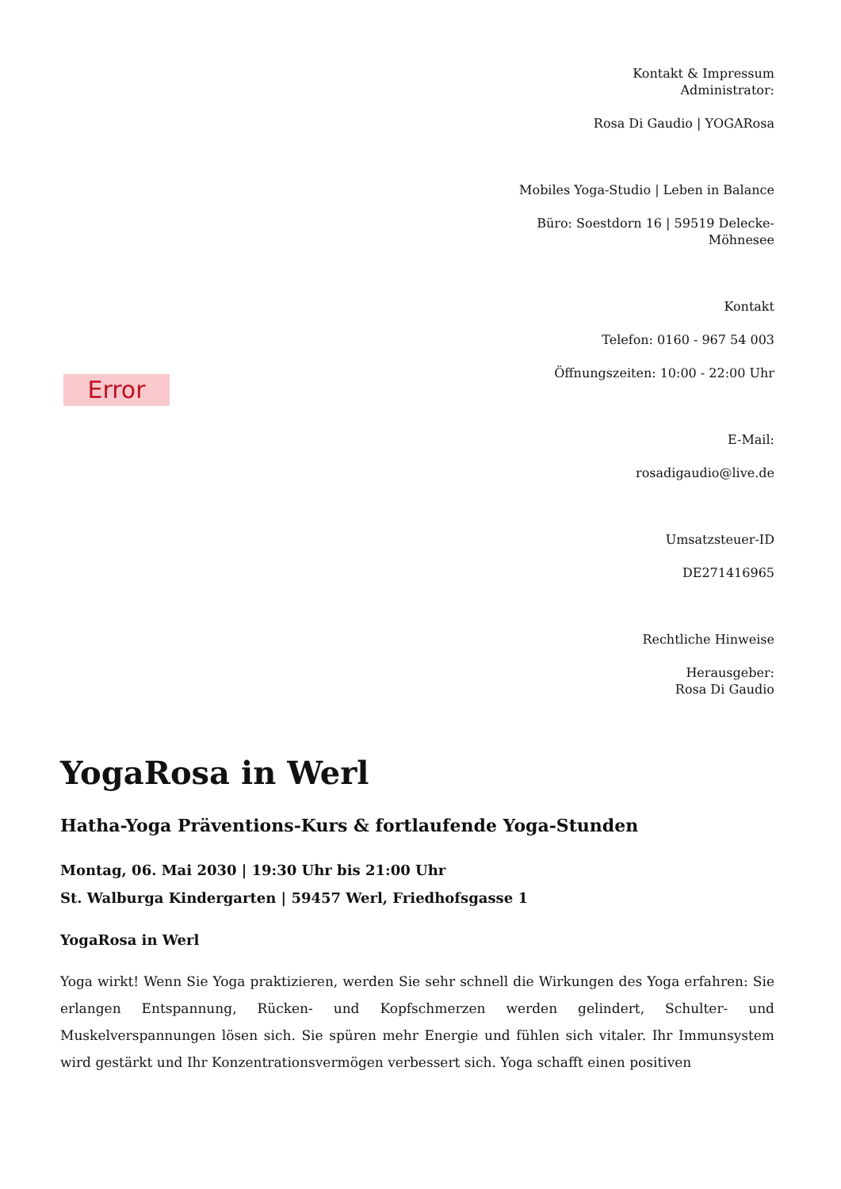Error
Kontakt & Impressum
Administrator:
Rosa Di Gaudio | YOGARosa
Mobiles Yoga-Studio | Leben in Balance
Büro: Soestdorn 16 | 59519 Delecke-Möhnesee
Kontakt
Telefon: 0160 - 967 54 003
Öffnungszeiten: 10:00 - 22:00 Uhr
E-Mail:
rosadigaudio@live.de
Umsatzsteuer-ID
DE271416965
Rechtliche Hinweise
Herausgeber:
Rosa Di Gaudio
YogaRosa in Werl
Hatha-Yoga Präventions-Kurs & fortlaufende Yoga-Stunden
Montag, 06. Mai 2030 | 19:30 Uhr bis 21:00 Uhr
St. Walburga Kindergarten | 59457 Werl, Friedhofsgasse 1
YogaRosa in Werl
Yoga wirkt! Wenn Sie Yoga praktizieren, werden Sie sehr schnell die Wirkungen des Yoga erfahren: Sie erlangen Entspannung, Rücken- und Kopfschmerzen werden gelindert, Schulter- und Muskelverspannungen lösen sich. Sie spüren mehr Energie und fühlen sich vitaler. Ihr Immunsystem wird gestärkt und Ihr Konzentrationsvermögen verbessert sich. Yoga schafft einen positiven